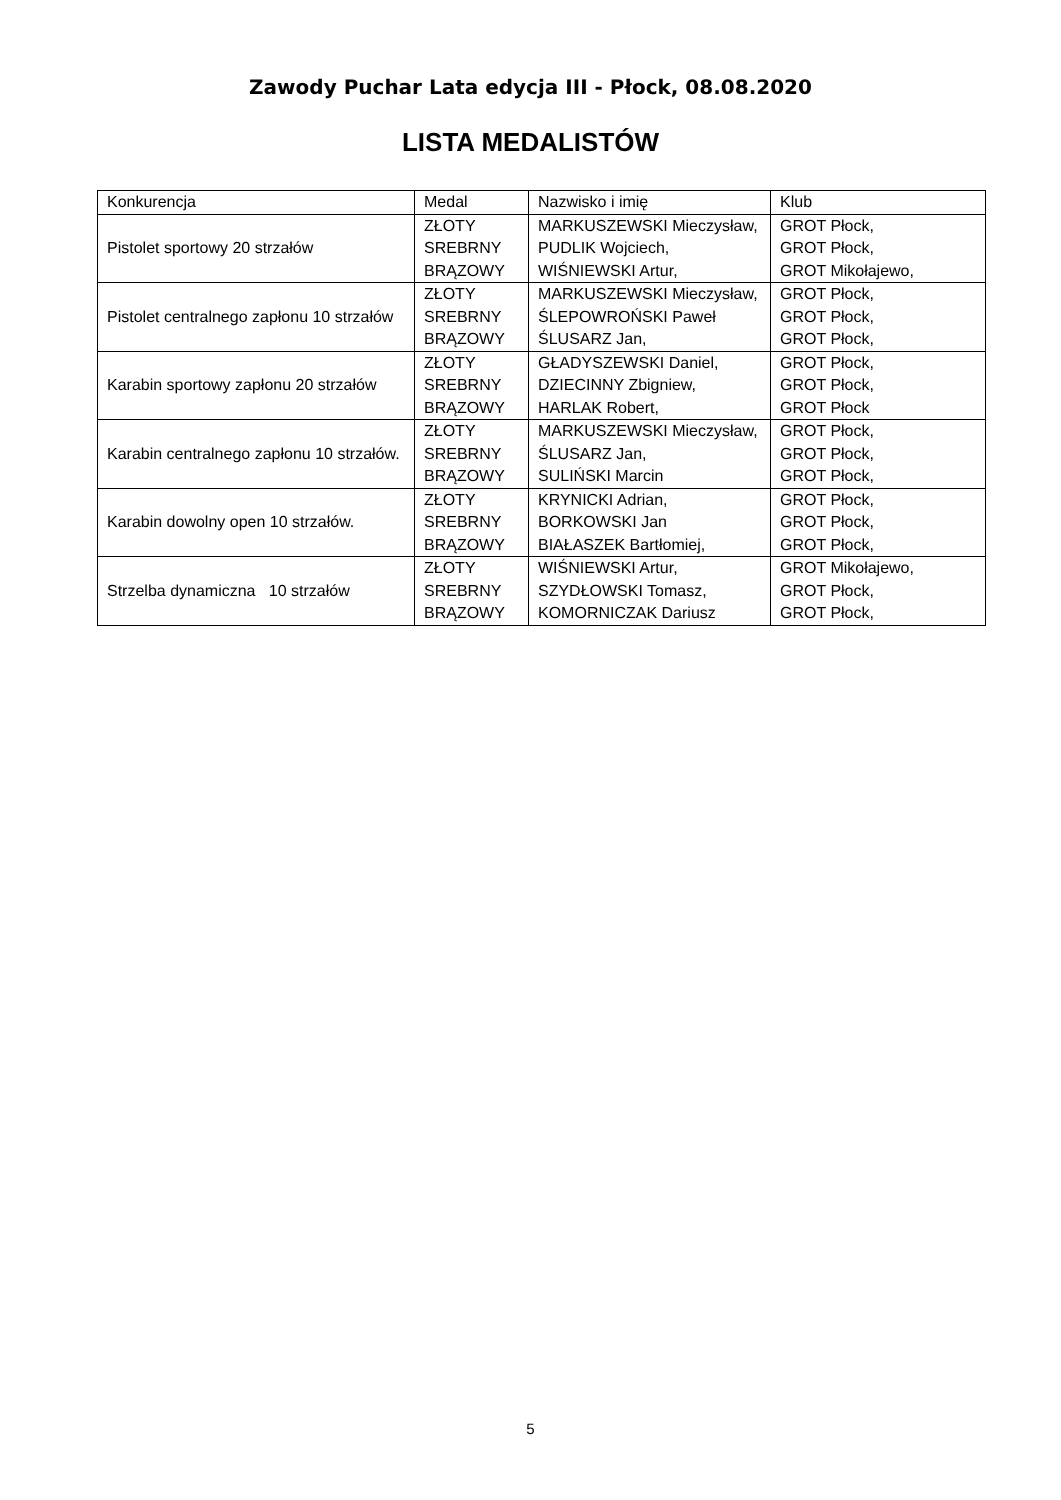Zawody Puchar Lata edycja III - Płock, 08.08.2020
LISTA MEDALISTÓW
| Konkurencja | Medal | Nazwisko i imię | Klub |
| Pistolet sportowy 20 strzałów | ZŁOTY SREBRNY BRĄZOWY | MARKUSZEWSKI Mieczysław, PUDLIK Wojciech, WIŚNIEWSKI Artur, | GROT Płock, GROT Płock, GROT Mikołajewo, |
| Pistolet centralnego zapłonu 10 strzałów | ZŁOTY SREBRNY BRĄZOWY | MARKUSZEWSKI Mieczysław, ŚLEPOWROŃSKI Paweł ŚLUSARZ Jan, | GROT Płock, GROT Płock, GROT Płock, |
| Karabin sportowy zapłonu 20 strzałów | ZŁOTY SREBRNY BRĄZOWY | GŁADYSZEWSKI Daniel, DZIECINNY Zbigniew, HARLAK Robert, | GROT Płock, GROT Płock, GROT Płock |
| Karabin centralnego zapłonu 10 strzałów. | ZŁOTY SREBRNY BRĄZOWY | MARKUSZEWSKI Mieczysław, ŚLUSARZ Jan, SULIŃSKI Marcin | GROT Płock, GROT Płock, GROT Płock, |
| Karabin dowolny open 10 strzałów. | ZŁOTY SREBRNY BRĄZOWY | KRYNICKI Adrian, BORKOWSKI Jan BIAŁASZEK Bartłomiej, | GROT Płock, GROT Płock, GROT Płock, |
| Strzelba dynamiczna 10 strzałów | ZŁOTY SREBRNY BRĄZOWY | WIŚNIEWSKI Artur, SZYDŁOWSKI Tomasz, KOMORNICZAK Dariusz | GROT Mikołajewo, GROT Płock, GROT Płock, |
5